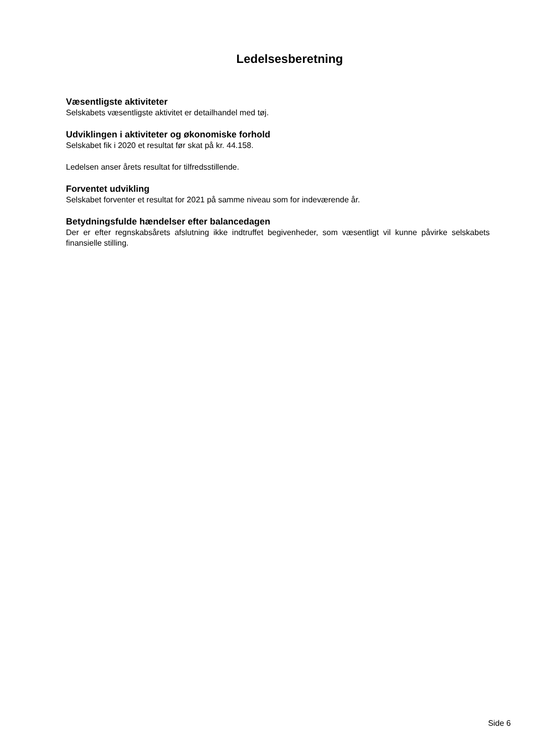Ledelsesberetning
Væsentligste aktiviteter
Selskabets væsentligste aktivitet er detailhandel med tøj.
Udviklingen i aktiviteter og økonomiske forhold
Selskabet fik i 2020 et resultat før skat på kr. 44.158.
Ledelsen anser årets resultat for tilfredsstillende.
Forventet udvikling
Selskabet forventer et resultat for 2021 på samme niveau som for indeværende år.
Betydningsfulde hændelser efter balancedagen
Der er efter regnskabsårets afslutning ikke indtruffet begivenheder, som væsentligt vil kunne påvirke selskabets finansielle stilling.
Side 6